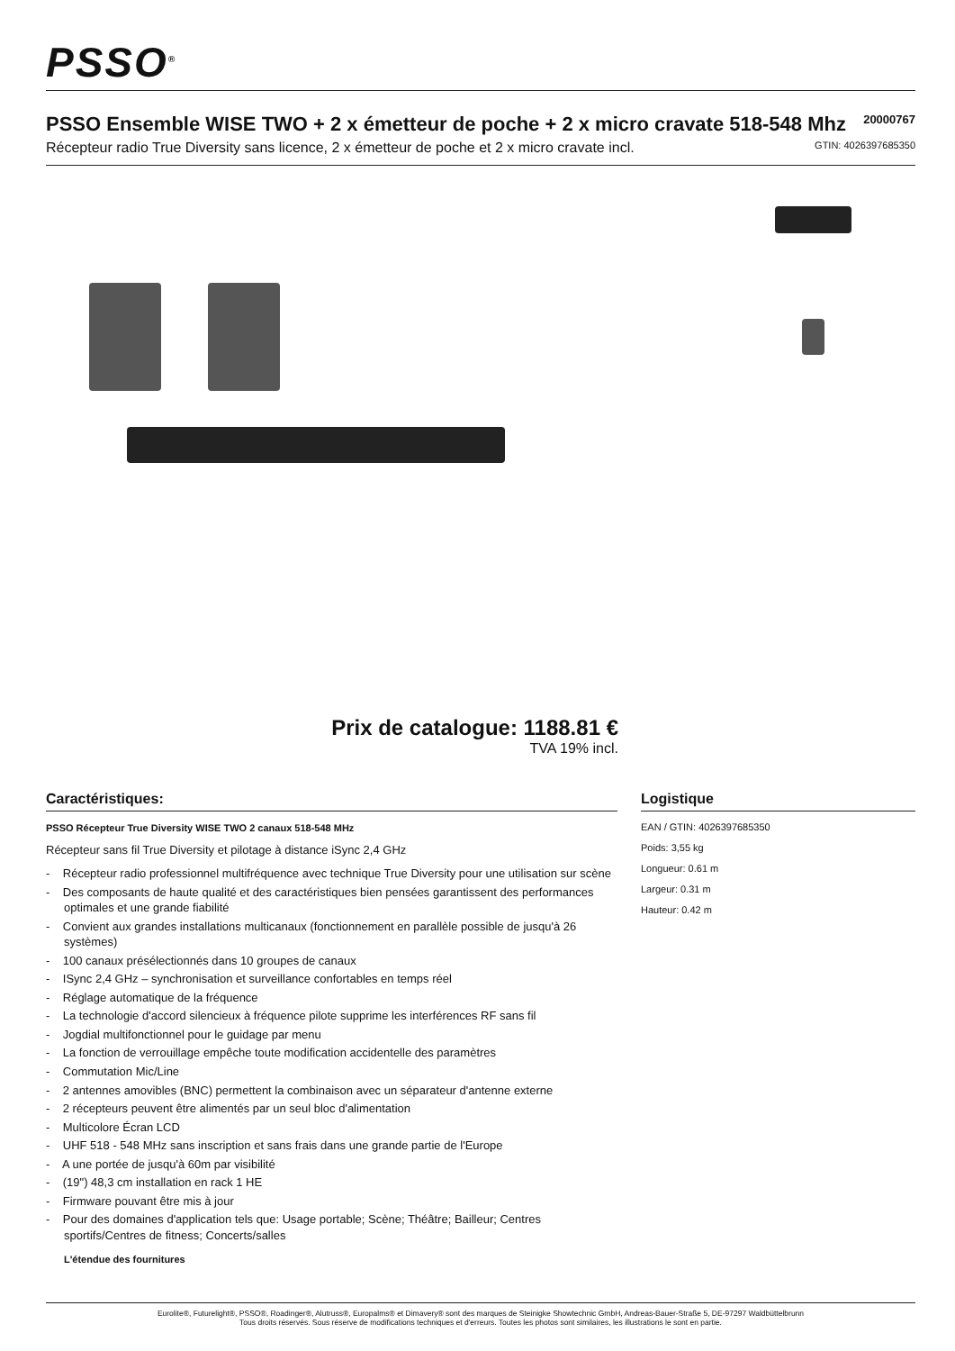PSSO<sup>®</sup>
PSSO Ensemble WISE TWO + 2 x émetteur de poche + 2 x micro cravate 518-548 Mhz
20000767
Récepteur radio True Diversity sans licence, 2 x émetteur de poche et 2 x micro cravate incl. GTIN: 4026397685350
Prix de catalogue: 1188.81 €
TVA 19% incl.
Caractéristiques:
PSSO Récepteur True Diversity WISE TWO 2 canaux 518-548 MHz
Récepteur sans fil True Diversity et pilotage à distance iSync 2,4 GHz
- Récepteur radio professionnel multifréquence avec technique True Diversity pour une utilisation sur scène
- Des composants de haute qualité et des caractéristiques bien pensées garantissent des performances optimales et une grande fiabilité
- Convient aux grandes installations multicanaux (fonctionnement en parallèle possible de jusqu'à 26 systèmes)
- 100 canaux présélectionnés dans 10 groupes de canaux
- ISync 2,4 GHz – synchronisation et surveillance confortables en temps réel
- Réglage automatique de la fréquence
- La technologie d'accord silencieux à fréquence pilote supprime les interférences RF sans fil
- Jogdial multifonctionnel pour le guidage par menu
- La fonction de verrouillage empêche toute modification accidentelle des paramètres
- Commutation Mic/Line
- 2 antennes amovibles (BNC) permettent la combinaison avec un séparateur d'antenne externe
- 2 récepteurs peuvent être alimentés par un seul bloc d'alimentation
- Multicolore Écran LCD
- UHF 518 - 548 MHz sans inscription et sans frais dans une grande partie de l'Europe
- A une portée de jusqu'à 60m par visibilité
- (19") 48,3 cm installation en rack 1 HE
- Firmware pouvant être mis à jour
- Pour des domaines d'application tels que: Usage portable; Scène; Théâtre; Bailleur; Centres sportifs/Centres de fitness; Concerts/salles
L'étendue des fournitures
Logistique
EAN / GTIN: 4026397685350
Poids: 3,55 kg
Longueur: 0.61 m
Largeur: 0.31 m
Hauteur: 0.42 m
Eurolite®, Futurelight®, PSSO®, Roadinger®, Alutruss®, Europalms® et Dimavery® sont des marques de Steinigke Showtechnic GmbH, Andreas-Bauer-Straße 5, DE-97297 Waldbüttelbrunn
Tous droits réservés. Sous réserve de modifications techniques et d'erreurs. Toutes les photos sont similaires, les illustrations le sont en partie.